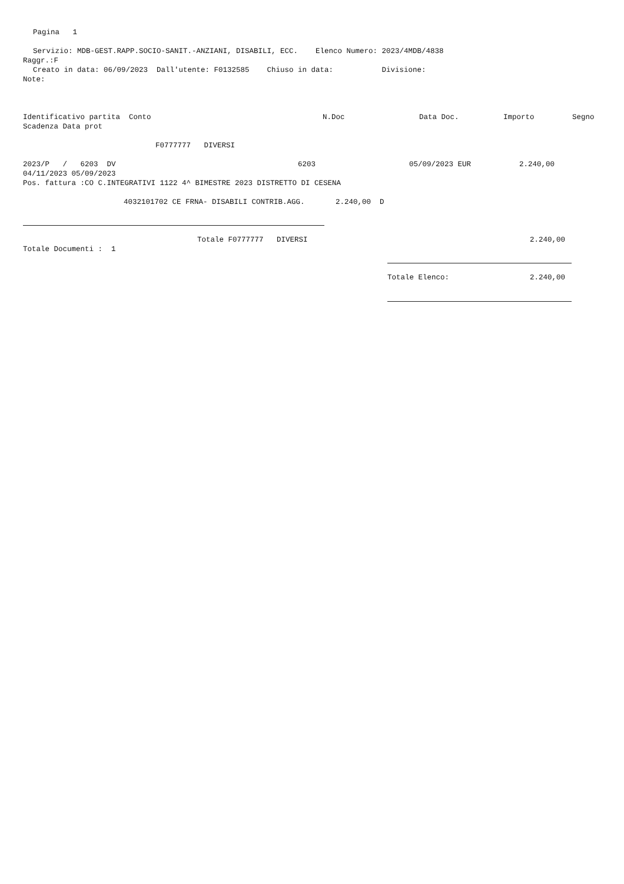Pagina 1
Servizio: MDB-GEST.RAPP.SOCIO-SANIT.-ANZIANI, DISABILI, ECC. Elenco Numero: 2023/4MDB/4838
Raggr.:F
Creato in data: 06/09/2023 Dall'utente: F0132585 Chiuso in data: Divisione:
Note:
Identificativo partita Conto
N.Doc
Data Doc.
Importo
Segno
Scadenza Data prot
F0777777 DIVERSI
2023/P / 6203 DV
6203
05/09/2023 EUR
2.240,00
04/11/2023 05/09/2023
Pos. fattura :CO C.INTEGRATIVI 1122 4^ BIMESTRE 2023 DISTRETTO DI CESENA
4032101702 CE FRNA- DISABILI CONTRIB.AGG. 2.240,00 D
Totale F0777777 DIVERSI
2.240,00
Totale Documenti : 1
Totale Elenco:
2.240,00